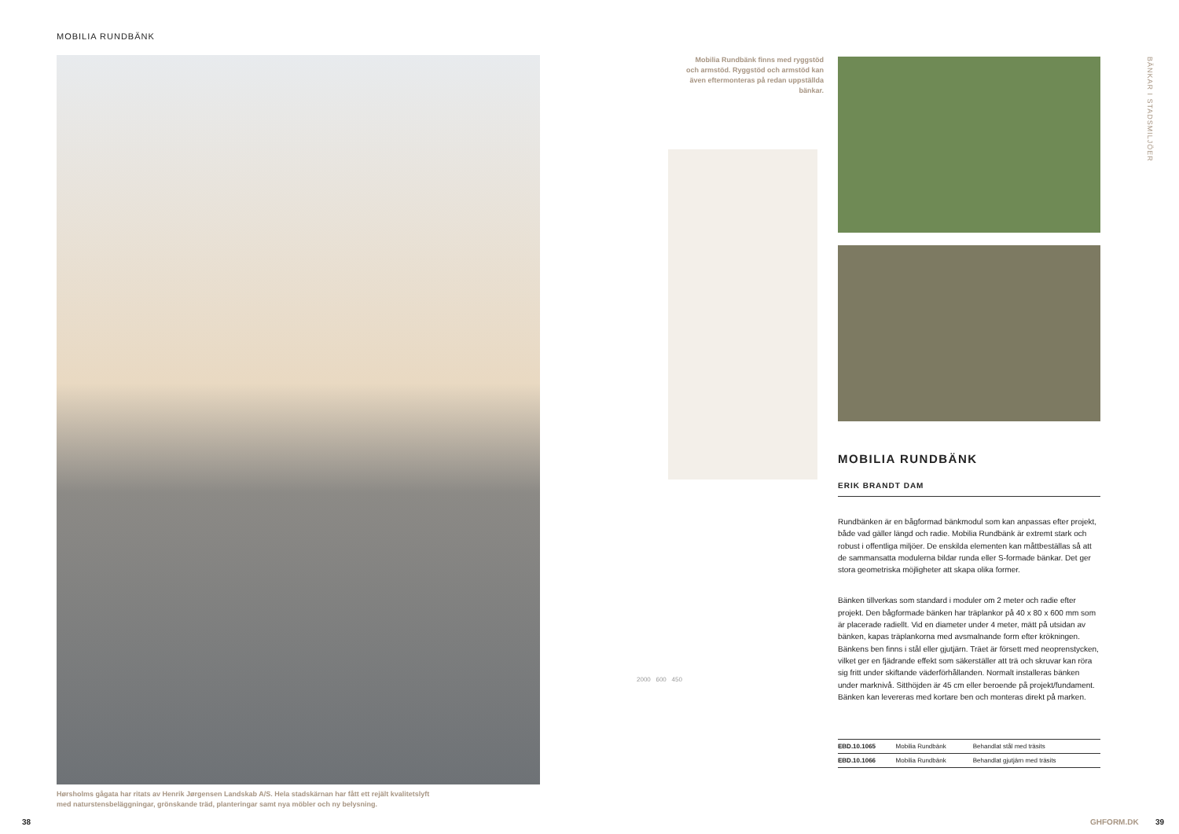MOBILIA RUNDBÄNK
Hørsholms gågata har ritats av Henrik Jørgensen Landskab A/S. Hela stadskärnan har fått ett rejält kvalitetslyft
med naturstensbeläggningar, grönskande träd, planteringar samt nya möbler och ny belysning.
38
Mobilia Rundbänk finns med ryggstöd och armstöd. Ryggstöd och armstöd kan även eftermonteras på redan uppställda bänkar.
2000 600 450
MOBILIA RUNDBÄNK
ERIK BRANDT DAM
Rundbänken är en bågformad bänkmodul som kan anpassas efter projekt, både vad gäller längd och radie. Mobilia Rundbänk är extremt stark och robust i offentliga miljöer. De enskilda elementen kan måttbeställas så att de sammansatta modulerna bildar runda eller S-formade bänkar. Det ger stora geometriska möjligheter att skapa olika former.
Bänken tillverkas som standard i moduler om 2 meter och radie efter projekt. Den bågformade bänken har träplankor på 40 x 80 x 600 mm som är placerade radiellt. Vid en diameter under 4 meter, mätt på utsidan av bänken, kapas träplankorna med avsmalnande form efter krökningen. Bänkens ben finns i stål eller gjutjärn. Träet är försett med neoprenstycken, vilket ger en fjädrande effekt som säkerställer att trä och skruvar kan röra sig fritt under skiftande väderförhållanden. Normalt installeras bänken under marknivå. Sitthöjden är 45 cm eller beroende på projekt/fundament. Bänken kan levereras med kortare ben och monteras direkt på marken.
| EBD.10.1065 | Mobilia Rundbänk | Behandlat stål med träsits |
| EBD.10.1066 | Mobilia Rundbänk | Behandlat gjutjärn med träsits |
BÄNKAR I STADSMILJÖER
GHFORM.DK 39